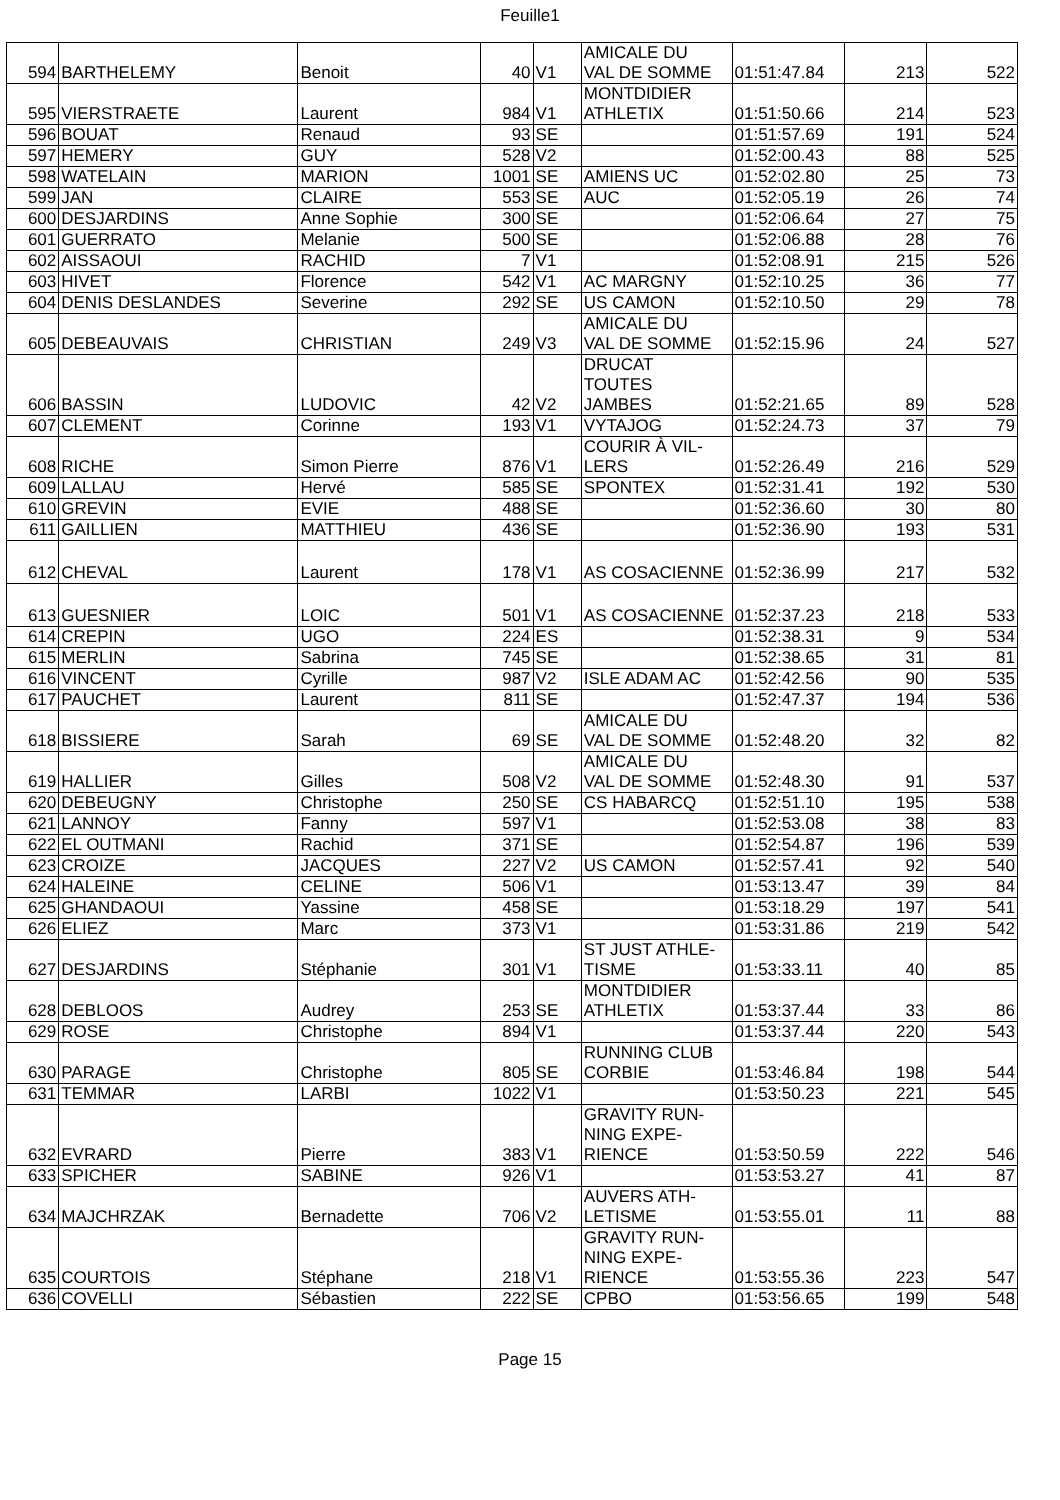Feuille1
| 594 | BARTHELEMY | Benoit | 40 | V1 | AMICALE DU VAL DE SOMME | 01:51:47.84 | 213 | 522 |
| 595 | VIERSTRAETE | Laurent | 984 | V1 | MONTDIDIER ATHLETIX | 01:51:50.66 | 214 | 523 |
| 596 | BOUAT | Renaud | 93 | SE | | 01:51:57.69 | 191 | 524 |
| 597 | HEMERY | GUY | 528 | V2 | | 01:52:00.43 | 88 | 525 |
| 598 | WATELAIN | MARION | 1001 | SE | AMIENS UC | 01:52:02.80 | 25 | 73 |
| 599 | JAN | CLAIRE | 553 | SE | AUC | 01:52:05.19 | 26 | 74 |
| 600 | DESJARDINS | Anne Sophie | 300 | SE | | 01:52:06.64 | 27 | 75 |
| 601 | GUERRATO | Melanie | 500 | SE | | 01:52:06.88 | 28 | 76 |
| 602 | AISSAOUI | RACHID | 7 | V1 | | 01:52:08.91 | 215 | 526 |
| 603 | HIVET | Florence | 542 | V1 | AC MARGNY | 01:52:10.25 | 36 | 77 |
| 604 | DENIS DESLANDES | Severine | 292 | SE | US CAMON | 01:52:10.50 | 29 | 78 |
| 605 | DEBEAUVAIS | CHRISTIAN | 249 | V3 | AMICALE DU VAL DE SOMME | 01:52:15.96 | 24 | 527 |
| 606 | BASSIN | LUDOVIC | 42 | V2 | DRUCAT TOUTES JAMBES | 01:52:21.65 | 89 | 528 |
| 607 | CLEMENT | Corinne | 193 | V1 | VYTAJOG | 01:52:24.73 | 37 | 79 |
| 608 | RICHE | Simon Pierre | 876 | V1 | COURIR À VIL- LERS | 01:52:26.49 | 216 | 529 |
| 609 | LALLAU | Hervé | 585 | SE | SPONTEX | 01:52:31.41 | 192 | 530 |
| 610 | GREVIN | EVIE | 488 | SE | | 01:52:36.60 | 30 | 80 |
| 611 | GAILLIEN | MATTHIEU | 436 | SE | | 01:52:36.90 | 193 | 531 |
| 612 | CHEVAL | Laurent | 178 | V1 | AS COSACIENNE | 01:52:36.99 | 217 | 532 |
| 613 | GUESNIER | LOIC | 501 | V1 | AS COSACIENNE | 01:52:37.23 | 218 | 533 |
| 614 | CREPIN | UGO | 224 | ES | | 01:52:38.31 | 9 | 534 |
| 615 | MERLIN | Sabrina | 745 | SE | | 01:52:38.65 | 31 | 81 |
| 616 | VINCENT | Cyrille | 987 | V2 | ISLE ADAM AC | 01:52:42.56 | 90 | 535 |
| 617 | PAUCHET | Laurent | 811 | SE | | 01:52:47.37 | 194 | 536 |
| 618 | BISSIERE | Sarah | 69 | SE | AMICALE DU VAL DE SOMME | 01:52:48.20 | 32 | 82 |
| 619 | HALLIER | Gilles | 508 | V2 | AMICALE DU VAL DE SOMME | 01:52:48.30 | 91 | 537 |
| 620 | DEBEUGNY | Christophe | 250 | SE | CS HABARCQ | 01:52:51.10 | 195 | 538 |
| 621 | LANNOY | Fanny | 597 | V1 | | 01:52:53.08 | 38 | 83 |
| 622 | EL OUTMANI | Rachid | 371 | SE | | 01:52:54.87 | 196 | 539 |
| 623 | CROIZE | JACQUES | 227 | V2 | US CAMON | 01:52:57.41 | 92 | 540 |
| 624 | HALEINE | CELINE | 506 | V1 | | 01:53:13.47 | 39 | 84 |
| 625 | GHANDAOUI | Yassine | 458 | SE | | 01:53:18.29 | 197 | 541 |
| 626 | ELIEZ | Marc | 373 | V1 | | 01:53:31.86 | 219 | 542 |
| 627 | DESJARDINS | Stéphanie | 301 | V1 | ST JUST ATHLE- TISME | 01:53:33.11 | 40 | 85 |
| 628 | DEBLOOS | Audrey | 253 | SE | MONTDIDIER ATHLETIX | 01:53:37.44 | 33 | 86 |
| 629 | ROSE | Christophe | 894 | V1 | | 01:53:37.44 | 220 | 543 |
| 630 | PARAGE | Christophe | 805 | SE | RUNNING CLUB CORBIE | 01:53:46.84 | 198 | 544 |
| 631 | TEMMAR | LARBI | 1022 | V1 | | 01:53:50.23 | 221 | 545 |
| 632 | EVRARD | Pierre | 383 | V1 | GRAVITY RUN- NING EXPE- RIENCE | 01:53:50.59 | 222 | 546 |
| 633 | SPICHER | SABINE | 926 | V1 | | 01:53:53.27 | 41 | 87 |
| 634 | MAJCHRZAK | Bernadette | 706 | V2 | AUVERS ATH- LETISME | 01:53:55.01 | 11 | 88 |
| 635 | COURTOIS | Stéphane | 218 | V1 | GRAVITY RUN- NING EXPE- RIENCE | 01:53:55.36 | 223 | 547 |
| 636 | COVELLI | Sébastien | 222 | SE | CPBO | 01:53:56.65 | 199 | 548 |
Page 15